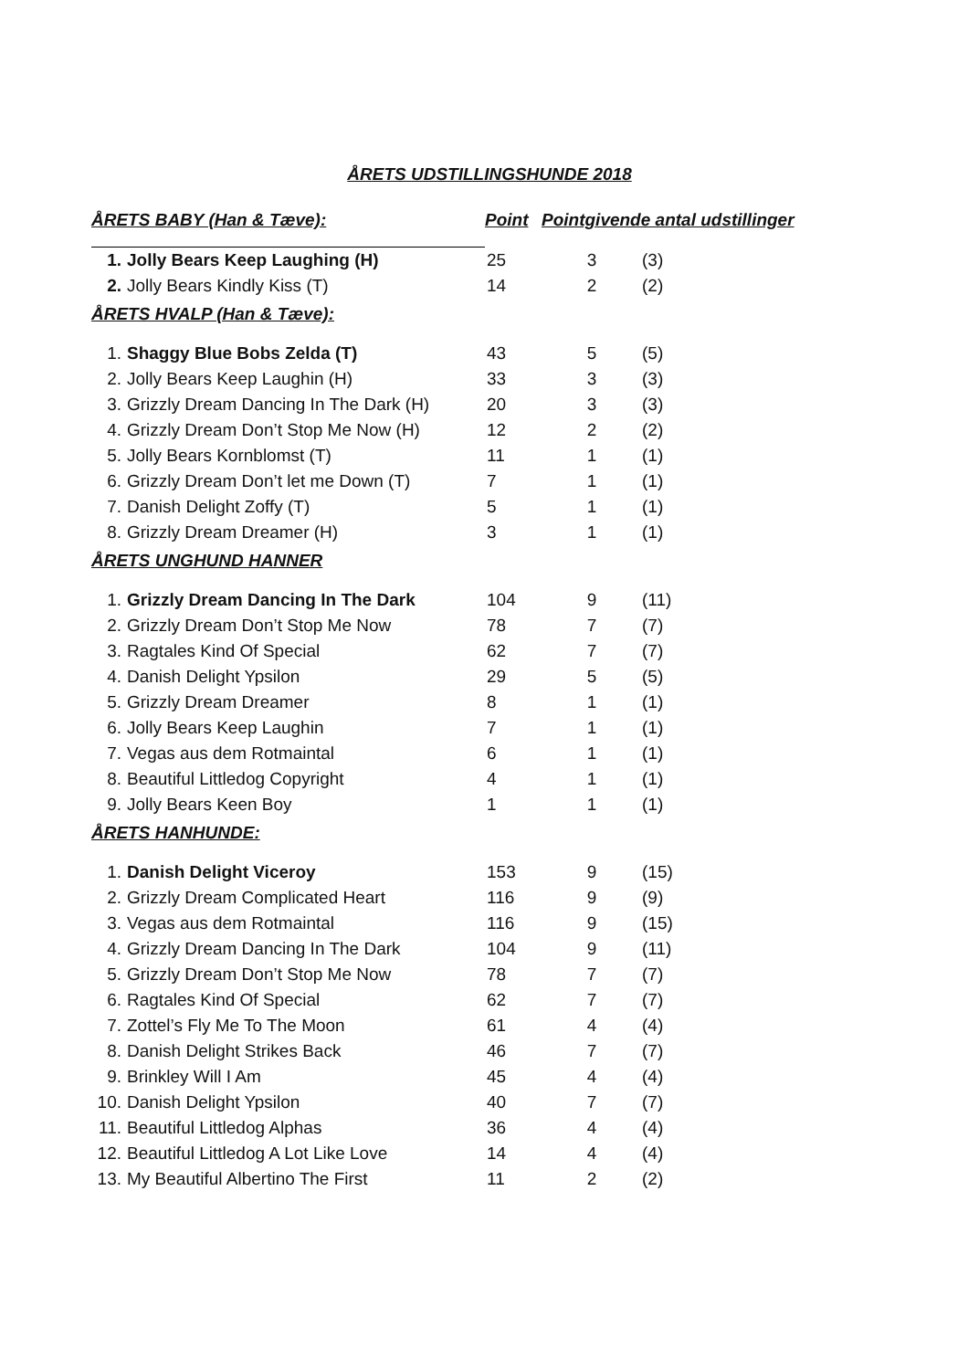ÅRETS UDSTILLINGSHUNDE 2018
| ÅRETS BABY (Han & Tæve): | | Point | Pointgivende antal udstillinger | |
| --- | --- | --- | --- | --- |
| 1. | Jolly Bears Keep Laughing (H) | 25 | 3 | (3) |
| 2. | Jolly Bears Kindly Kiss (T) | 14 | 2 | (2) |
| ÅRETS HVALP (Han & Tæve): | | | | |
| 1. | Shaggy Blue Bobs Zelda (T) | 43 | 5 | (5) |
| 2. | Jolly Bears Keep Laughin (H) | 33 | 3 | (3) |
| 3. | Grizzly Dream Dancing In The Dark (H) | 20 | 3 | (3) |
| 4. | Grizzly Dream Don’t Stop Me Now (H) | 12 | 2 | (2) |
| 5. | Jolly Bears Kornblomst (T) | 11 | 1 | (1) |
| 6. | Grizzly Dream Don’t let me Down (T) | 7 | 1 | (1) |
| 7. | Danish Delight Zoffy (T) | 5 | 1 | (1) |
| 8. | Grizzly Dream Dreamer (H) | 3 | 1 | (1) |
| ÅRETS UNGHUND HANNER | | | | |
| 1. | Grizzly Dream Dancing In The Dark | 104 | 9 | (11) |
| 2. | Grizzly Dream Don’t Stop Me Now | 78 | 7 | (7) |
| 3. | Ragtales Kind Of Special | 62 | 7 | (7) |
| 4. | Danish Delight Ypsilon | 29 | 5 | (5) |
| 5. | Grizzly Dream Dreamer | 8 | 1 | (1) |
| 6. | Jolly Bears Keep Laughin | 7 | 1 | (1) |
| 7. | Vegas aus dem Rotmaintal | 6 | 1 | (1) |
| 8. | Beautiful Littledog Copyright | 4 | 1 | (1) |
| 9. | Jolly Bears Keen Boy | 1 | 1 | (1) |
| ÅRETS HANHUNDE: | | | | |
| 1. | Danish Delight Viceroy | 153 | 9 | (15) |
| 2. | Grizzly Dream Complicated Heart | 116 | 9 | (9) |
| 3. | Vegas aus dem Rotmaintal | 116 | 9 | (15) |
| 4. | Grizzly Dream Dancing In The Dark | 104 | 9 | (11) |
| 5. | Grizzly Dream Don’t Stop Me Now | 78 | 7 | (7) |
| 6. | Ragtales Kind Of Special | 62 | 7 | (7) |
| 7. | Zottel’s Fly Me To The Moon | 61 | 4 | (4) |
| 8. | Danish Delight Strikes Back | 46 | 7 | (7) |
| 9. | Brinkley Will I Am | 45 | 4 | (4) |
| 10. | Danish Delight Ypsilon | 40 | 7 | (7) |
| 11. | Beautiful Littledog Alphas | 36 | 4 | (4) |
| 12. | Beautiful Littledog A Lot Like Love | 14 | 4 | (4) |
| 13. | My Beautiful Albertino The First | 11 | 2 | (2) |